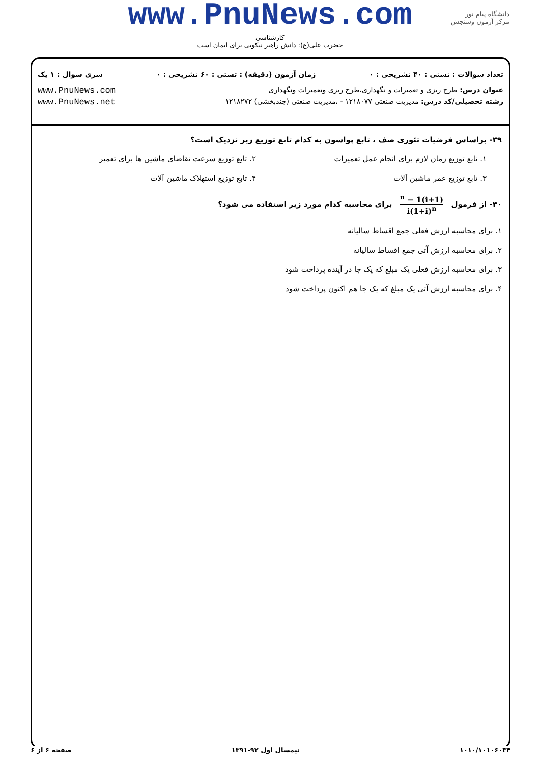www.PnuNews.com
کارشناسی
حضرت علی(ع): دانش راهبر نیکویی برای ایمان است
دانشگاه پیام نور
مرکز آزمون وسنجش
تعداد سوالات : تستی : ۴۰ تشریحی : ۰ زمان آزمون (دقیقه) : تستی : ۶۰ تشریحی : ۰ سری سوال : ۱ یک
عنوان درس: طرح ریزی و تعمیرات و نگهداری،طرح ریزی وتعمیرات ونگهداری www.PnuNews.com
رشته تحصیلی/کد درس: مدیریت صنعتی ۱۲۱۸۰۷۷ - ،مدیریت صنعتی (چندبخشی) ۱۲۱۸۲۷۲ www.PnuNews.net
۳۹- براساس فرضیات تئوری صف ، تابع پواسون به کدام تابع توزیع زیر نزدیک است؟
۱. تابع توزیع زمان لازم برای انجام عمل تعمیرات
۲. تابع توزیع سرعت تقاضای ماشین ها برای تعمیر
۳. تابع توزیع عمر ماشین آلات
۴. تابع توزیع استهلاک ماشین آلات
۴۰- از فرمول (1+i)<sup>n</sup> − 1 i(1+i)<sup>n</sup> برای محاسبه کدام مورد زیر استفاده می شود؟
۱. برای محاسبه ارزش فعلی جمع اقساط سالیانه
۲. برای محاسبه ارزش آتی جمع اقساط سالیانه
۳. برای محاسبه ارزش فعلی یک مبلغ که یک جا در آینده پرداخت شود
۴. برای محاسبه ارزش آتی یک مبلغ که یک جا هم اکنون پرداخت شود
۱۰۱۰/۱۰۱۰۶۰۳۴ نیمسال اول ۹۲-۱۳۹۱ صفحه ۶ از ۶